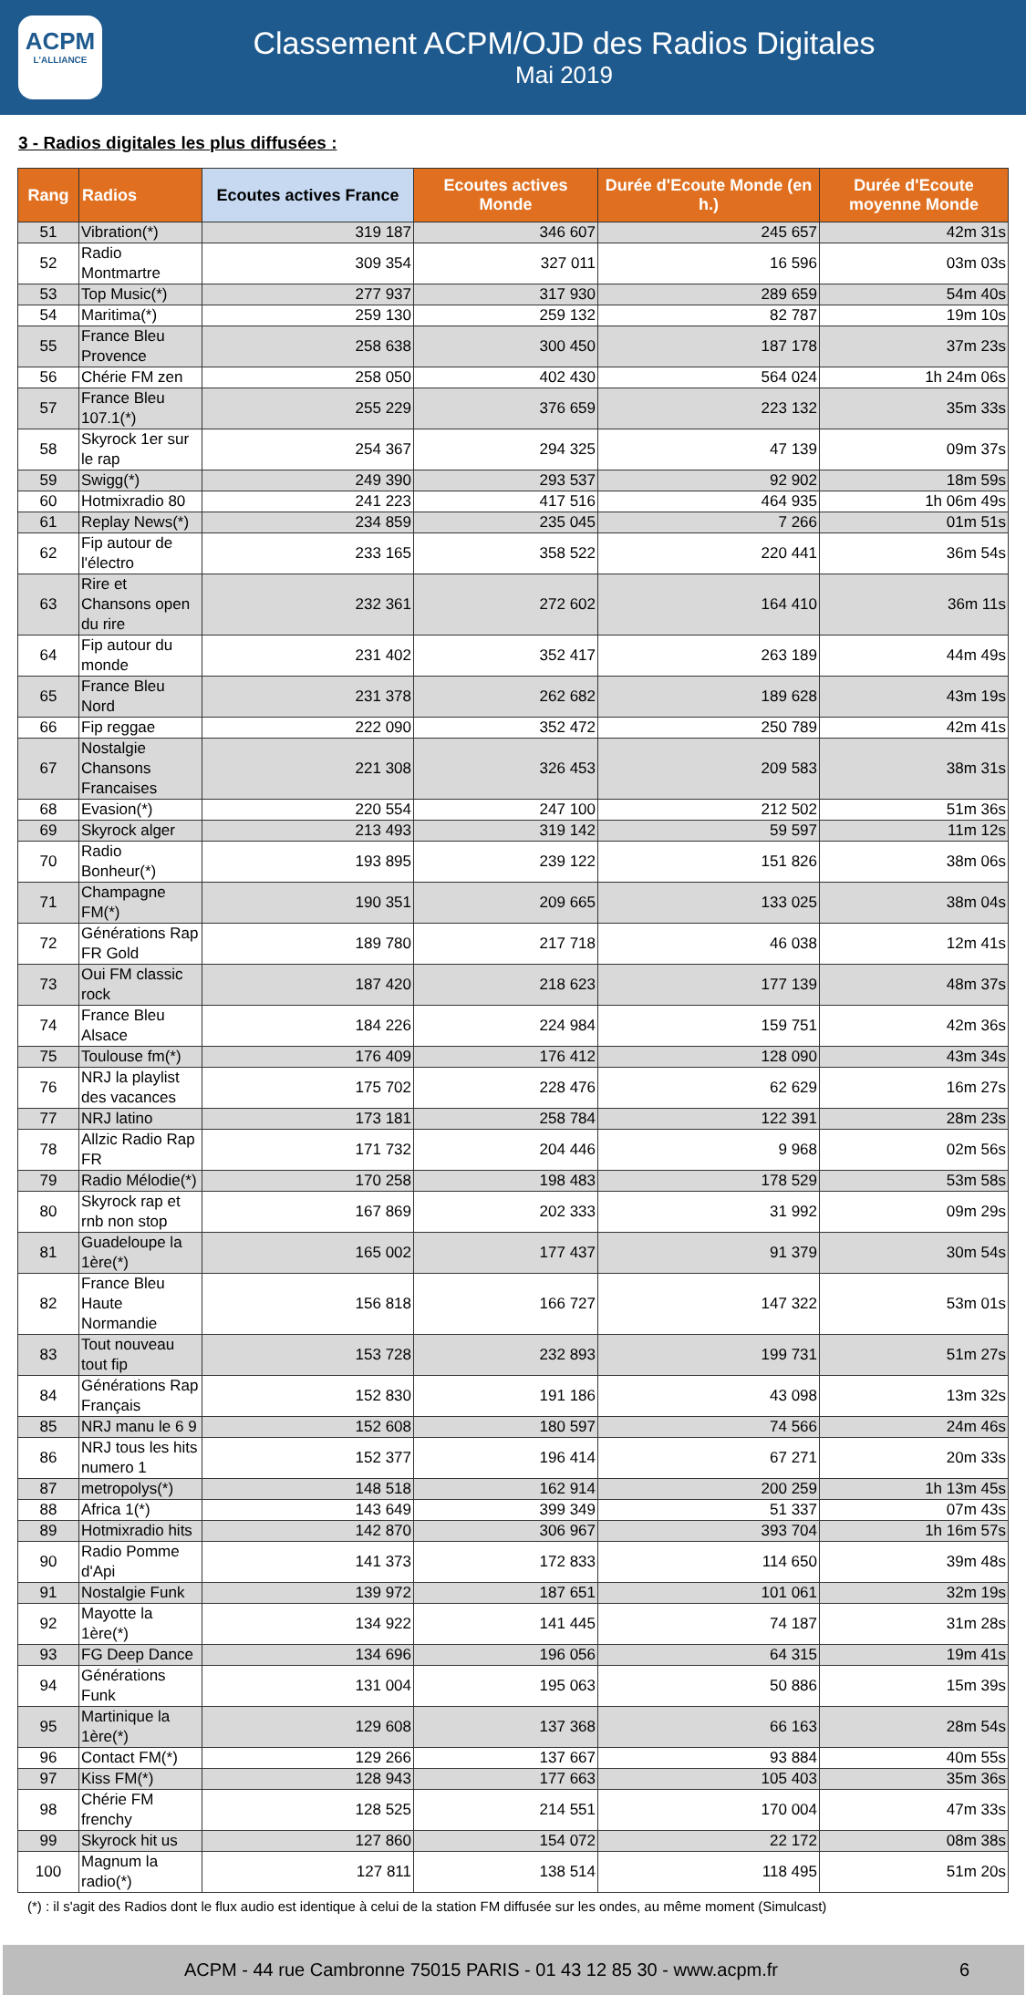ACPM
L'ALLIANCE
Classement ACPM/OJD des Radios Digitales
Mai 2019
3 - Radios digitales les plus diffusées :
| Rang | Radios | Ecoutes actives France | Ecoutes actives Monde | Durée d'Ecoute Monde (en h.) | Durée d'Ecoute moyenne Monde |
| --- | --- | --- | --- | --- | --- |
| 51 | Vibration(*) | 319 187 | 346 607 | 245 657 | 42m 31s |
| 52 | Radio Montmartre | 309 354 | 327 011 | 16 596 | 03m 03s |
| 53 | Top Music(*) | 277 937 | 317 930 | 289 659 | 54m 40s |
| 54 | Maritima(*) | 259 130 | 259 132 | 82 787 | 19m 10s |
| 55 | France Bleu Provence | 258 638 | 300 450 | 187 178 | 37m 23s |
| 56 | Chérie FM zen | 258 050 | 402 430 | 564 024 | 1h 24m 06s |
| 57 | France Bleu 107.1(*) | 255 229 | 376 659 | 223 132 | 35m 33s |
| 58 | Skyrock 1er sur le rap | 254 367 | 294 325 | 47 139 | 09m 37s |
| 59 | Swigg(*) | 249 390 | 293 537 | 92 902 | 18m 59s |
| 60 | Hotmixradio 80 | 241 223 | 417 516 | 464 935 | 1h 06m 49s |
| 61 | Replay News(*) | 234 859 | 235 045 | 7 266 | 01m 51s |
| 62 | Fip autour de l'électro | 233 165 | 358 522 | 220 441 | 36m 54s |
| 63 | Rire et Chansons open du rire | 232 361 | 272 602 | 164 410 | 36m 11s |
| 64 | Fip autour du monde | 231 402 | 352 417 | 263 189 | 44m 49s |
| 65 | France Bleu Nord | 231 378 | 262 682 | 189 628 | 43m 19s |
| 66 | Fip reggae | 222 090 | 352 472 | 250 789 | 42m 41s |
| 67 | Nostalgie Chansons Francaises | 221 308 | 326 453 | 209 583 | 38m 31s |
| 68 | Evasion(*) | 220 554 | 247 100 | 212 502 | 51m 36s |
| 69 | Skyrock alger | 213 493 | 319 142 | 59 597 | 11m 12s |
| 70 | Radio Bonheur(*) | 193 895 | 239 122 | 151 826 | 38m 06s |
| 71 | Champagne FM(*) | 190 351 | 209 665 | 133 025 | 38m 04s |
| 72 | Générations Rap FR Gold | 189 780 | 217 718 | 46 038 | 12m 41s |
| 73 | Oui FM classic rock | 187 420 | 218 623 | 177 139 | 48m 37s |
| 74 | France Bleu Alsace | 184 226 | 224 984 | 159 751 | 42m 36s |
| 75 | Toulouse fm(*) | 176 409 | 176 412 | 128 090 | 43m 34s |
| 76 | NRJ la playlist des vacances | 175 702 | 228 476 | 62 629 | 16m 27s |
| 77 | NRJ latino | 173 181 | 258 784 | 122 391 | 28m 23s |
| 78 | Allzic Radio Rap FR | 171 732 | 204 446 | 9 968 | 02m 56s |
| 79 | Radio Mélodie(*) | 170 258 | 198 483 | 178 529 | 53m 58s |
| 80 | Skyrock rap et rnb non stop | 167 869 | 202 333 | 31 992 | 09m 29s |
| 81 | Guadeloupe la 1ère(*) | 165 002 | 177 437 | 91 379 | 30m 54s |
| 82 | France Bleu Haute Normandie | 156 818 | 166 727 | 147 322 | 53m 01s |
| 83 | Tout nouveau tout fip | 153 728 | 232 893 | 199 731 | 51m 27s |
| 84 | Générations Rap Français | 152 830 | 191 186 | 43 098 | 13m 32s |
| 85 | NRJ manu le 6 9 | 152 608 | 180 597 | 74 566 | 24m 46s |
| 86 | NRJ tous les hits numero 1 | 152 377 | 196 414 | 67 271 | 20m 33s |
| 87 | metropolys(*) | 148 518 | 162 914 | 200 259 | 1h 13m 45s |
| 88 | Africa 1(*) | 143 649 | 399 349 | 51 337 | 07m 43s |
| 89 | Hotmixradio hits | 142 870 | 306 967 | 393 704 | 1h 16m 57s |
| 90 | Radio Pomme d'Api | 141 373 | 172 833 | 114 650 | 39m 48s |
| 91 | Nostalgie Funk | 139 972 | 187 651 | 101 061 | 32m 19s |
| 92 | Mayotte la 1ère(*) | 134 922 | 141 445 | 74 187 | 31m 28s |
| 93 | FG Deep Dance | 134 696 | 196 056 | 64 315 | 19m 41s |
| 94 | Générations Funk | 131 004 | 195 063 | 50 886 | 15m 39s |
| 95 | Martinique la 1ère(*) | 129 608 | 137 368 | 66 163 | 28m 54s |
| 96 | Contact FM(*) | 129 266 | 137 667 | 93 884 | 40m 55s |
| 97 | Kiss FM(*) | 128 943 | 177 663 | 105 403 | 35m 36s |
| 98 | Chérie FM frenchy | 128 525 | 214 551 | 170 004 | 47m 33s |
| 99 | Skyrock hit us | 127 860 | 154 072 | 22 172 | 08m 38s |
| 100 | Magnum la radio(*) | 127 811 | 138 514 | 118 495 | 51m 20s |
(*) : il s'agit des Radios dont le flux audio est identique à celui de la station FM diffusée sur les ondes, au même moment (Simulcast)
ACPM - 44 rue Cambronne 75015 PARIS - 01 43 12 85 30 - www.acpm.fr 6